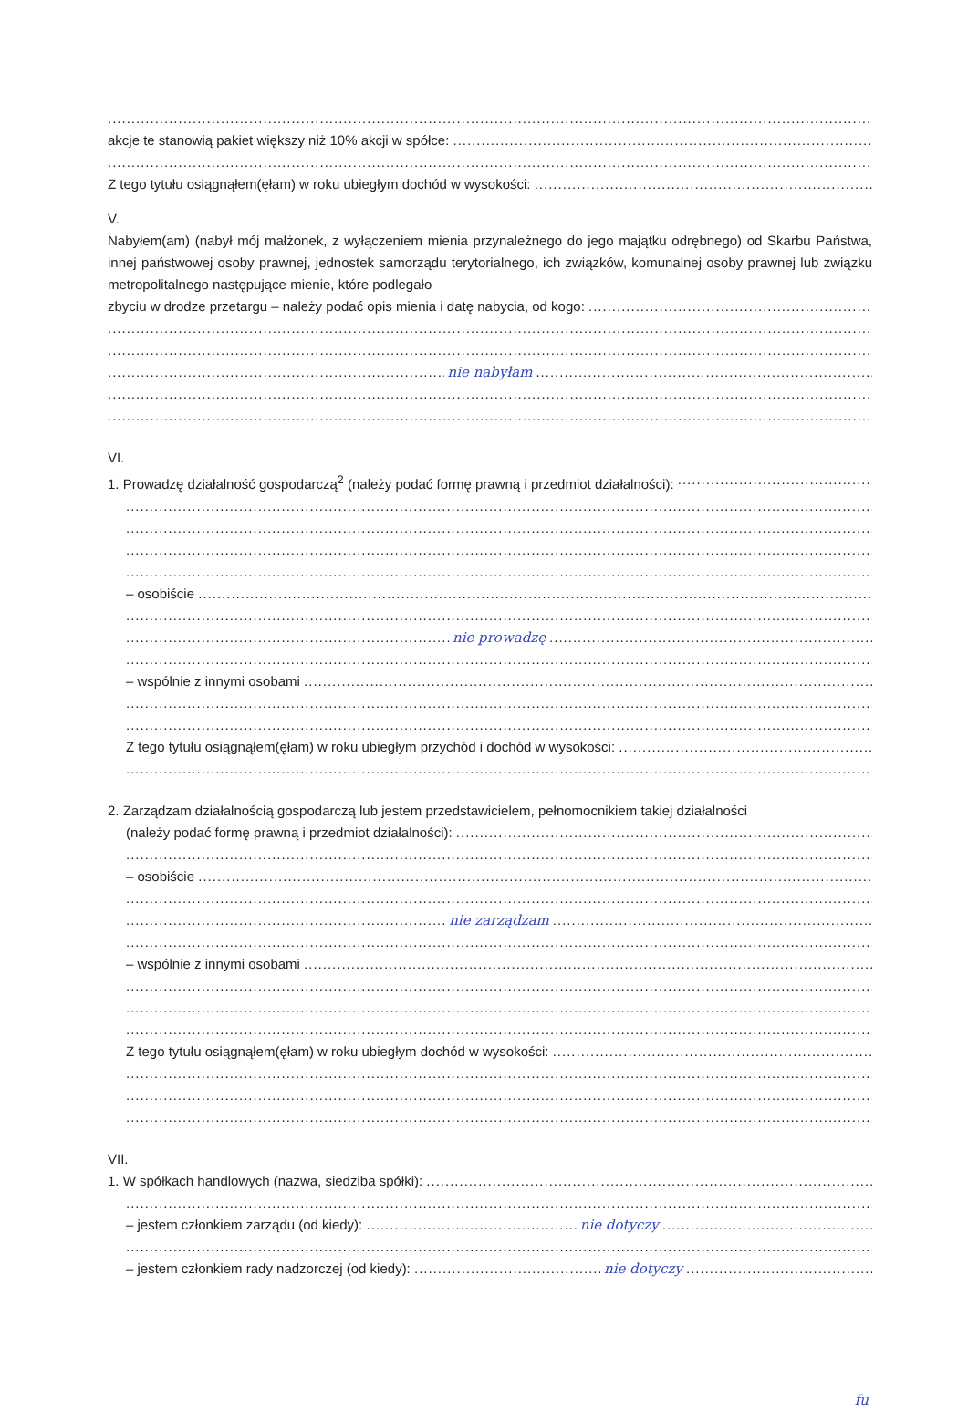akcje te stanowią pakiet większy niż 10% akcji w spółce:
Z tego tytułu osiągnąłem(ęłam) w roku ubiegłym dochód w wysokości:
V.
Nabyłem(am) (nabył mój małżonek, z wyłączeniem mienia przynależnego do jego majątku odrębnego) od Skarbu Państwa, innej państwowej osoby prawnej, jednostek samorządu terytorialnego, ich związków, komunalnej osoby prawnej lub związku metropolitalnego następujące mienie, które podlegało
zbyciu w drodze przetargu – należy podać opis mienia i datę nabycia, od kogo:
nie nabyłam
VI.
1. Prowadzę działalność gospodarczą<sup>2</sup> (należy podać formę prawną i przedmiot działalności):
– osobiście
nie prowadzę
– wspólnie z innymi osobami
Z tego tytułu osiągnąłem(ęłam) w roku ubiegłym przychód i dochód w wysokości:
2. Zarządzam działalnością gospodarczą lub jestem przedstawicielem, pełnomocnikiem takiej działalności
(należy podać formę prawną i przedmiot działalności):
– osobiście
nie zarządzam
– wspólnie z innymi osobami
Z tego tytułu osiągnąłem(ęłam) w roku ubiegłym dochód w wysokości:
VII.
1. W spółkach handlowych (nazwa, siedziba spółki):
– jestem członkiem zarządu (od kiedy): nie dotyczy
– jestem członkiem rady nadzorczej (od kiedy): nie dotyczy
fu